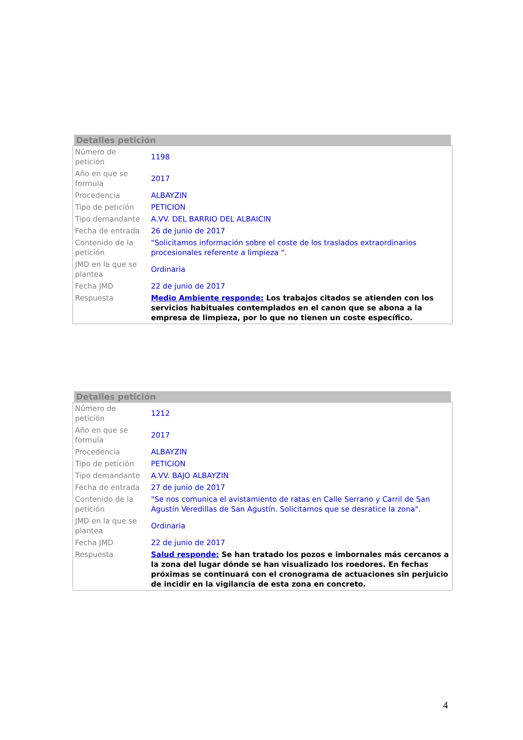Detalles petición
| Número de petición | 1198 |
| Año en que se formula | 2017 |
| Procedencia | ALBAYZIN |
| Tipo de petición | PETICION |
| Tipo demandante | A.VV. DEL BARRIO DEL ALBAICIN |
| Fecha de entrada | 26 de junio de 2017 |
| Contenido de la petición | "Solicitamos información sobre el coste de los traslados extraordinarios procesionales referente a limpieza ". |
| JMD en la que se plantea | Ordinaria |
| Fecha JMD | 22 de junio de 2017 |
| Respuesta | Medio Ambiente responde: Los trabajos citados se atienden con los servicios habituales contemplados en el canon que se abona a la empresa de limpieza, por lo que no tienen un coste específico. |
Detalles petición
| Número de petición | 1212 |
| Año en que se formula | 2017 |
| Procedencia | ALBAYZIN |
| Tipo de petición | PETICION |
| Tipo demandante | A.VV. BAJO ALBAYZIN |
| Fecha de entrada | 27 de junio de 2017 |
| Contenido de la petición | "Se nos comunica el avistamiento de ratas en Calle Serrano y Carril de San Agustín Veredillas de San Agustín. Solicitamos que se desratice la zona". |
| JMD en la que se plantea | Ordinaria |
| Fecha JMD | 22 de junio de 2017 |
| Respuesta | Salud responde: Se han tratado los pozos e imbornales más cercanos a la zona del lugar dónde se han visualizado los roedores. En fechas próximas se continuará con el cronograma de actuaciones sin perjuicio de incidir en la vigilancia de esta zona en concreto. |
4